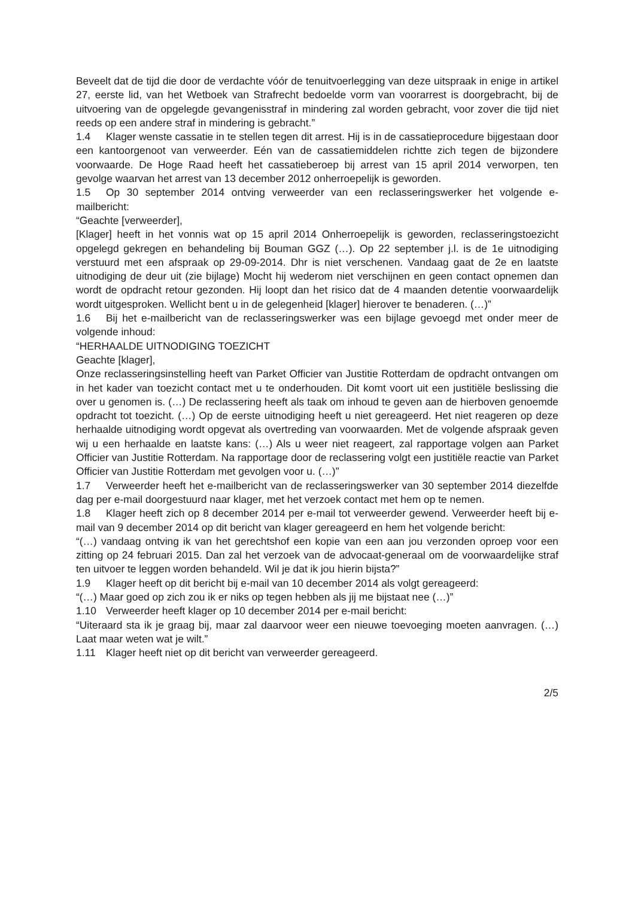Beveelt dat de tijd die door de verdachte vóór de tenuitvoerlegging van deze uitspraak in enige in artikel 27, eerste lid, van het Wetboek van Strafrecht bedoelde vorm van voorarrest is doorgebracht, bij de uitvoering van de opgelegde gevangenisstraf in mindering zal worden gebracht, voor zover die tijd niet reeds op een andere straf in mindering is gebracht.”
1.4 Klager wenste cassatie in te stellen tegen dit arrest. Hij is in de cassatieprocedure bijgestaan door een kantoorgenoot van verweerder. Eén van de cassatiemiddelen richtte zich tegen de bijzondere voorwaarde. De Hoge Raad heeft het cassatieberoep bij arrest van 15 april 2014 verworpen, ten gevolge waarvan het arrest van 13 december 2012 onherroepelijk is geworden.
1.5 Op 30 september 2014 ontving verweerder van een reclasseringswerker het volgende e-mailbericht:
“Geachte [verweerder],
[Klager] heeft in het vonnis wat op 15 april 2014 Onherroepelijk is geworden, reclasseringstoezicht opgelegd gekregen en behandeling bij Bouman GGZ (…). Op 22 september j.l. is de 1e uitnodiging verstuurd met een afspraak op 29-09-2014. Dhr is niet verschenen. Vandaag gaat de 2e en laatste uitnodiging de deur uit (zie bijlage) Mocht hij wederom niet verschijnen en geen contact opnemen dan wordt de opdracht retour gezonden. Hij loopt dan het risico dat de 4 maanden detentie voorwaardelijk wordt uitgesproken. Wellicht bent u in de gelegenheid [klager] hierover te benaderen. (…)”
1.6 Bij het e-mailbericht van de reclasseringswerker was een bijlage gevoegd met onder meer de volgende inhoud:
“HERHAALDE UITNODIGING TOEZICHT
Geachte [klager],
Onze reclasseringsinstelling heeft van Parket Officier van Justitie Rotterdam de opdracht ontvangen om in het kader van toezicht contact met u te onderhouden. Dit komt voort uit een justitiële beslissing die over u genomen is. (…) De reclassering heeft als taak om inhoud te geven aan de hierboven genoemde opdracht tot toezicht. (…) Op de eerste uitnodiging heeft u niet gereageerd. Het niet reageren op deze herhaalde uitnodiging wordt opgevat als overtreding van voorwaarden. Met de volgende afspraak geven wij u een herhaalde en laatste kans: (…) Als u weer niet reageert, zal rapportage volgen aan Parket Officier van Justitie Rotterdam. Na rapportage door de reclassering volgt een justitiële reactie van Parket Officier van Justitie Rotterdam met gevolgen voor u. (…)”
1.7 Verweerder heeft het e-mailbericht van de reclasseringswerker van 30 september 2014 diezelfde dag per e-mail doorgestuurd naar klager, met het verzoek contact met hem op te nemen.
1.8 Klager heeft zich op 8 december 2014 per e-mail tot verweerder gewend. Verweerder heeft bij e-mail van 9 december 2014 op dit bericht van klager gereageerd en hem het volgende bericht:
“(…) vandaag ontving ik van het gerechtshof een kopie van een aan jou verzonden oproep voor een zitting op 24 februari 2015. Dan zal het verzoek van de advocaat-generaal om de voorwaardelijke straf ten uitvoer te leggen worden behandeld. Wil je dat ik jou hierin bijsta?”
1.9 Klager heeft op dit bericht bij e-mail van 10 december 2014 als volgt gereageerd:
“(…) Maar goed op zich zou ik er niks op tegen hebben als jij me bijstaat nee (…)”
1.10 Verweerder heeft klager op 10 december 2014 per e-mail bericht:
“Uiteraard sta ik je graag bij, maar zal daarvoor weer een nieuwe toevoeging moeten aanvragen. (…) Laat maar weten wat je wilt.”
1.11 Klager heeft niet op dit bericht van verweerder gereageerd.
2/5